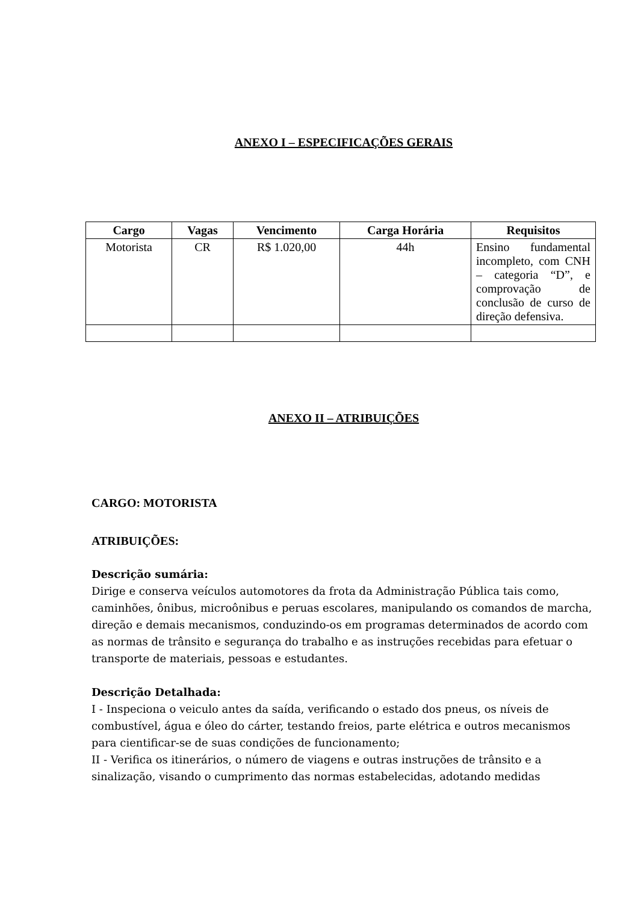ANEXO I – ESPECIFICAÇÕES GERAIS
| Cargo | Vagas | Vencimento | Carga Horária | Requisitos |
| --- | --- | --- | --- | --- |
| Motorista | CR | R$ 1.020,00 | 44h | Ensino fundamental incompleto, com CNH – categoria “D”, e comprovação de conclusão de curso de direção defensiva. |
ANEXO II – ATRIBUIÇÕES
CARGO: MOTORISTA
ATRIBUIÇÕES:
Descrição sumária:
Dirige e conserva veículos automotores da frota da Administração Pública tais como, caminhões, ônibus, microônibus e peruas escolares, manipulando os comandos de marcha, direção e demais mecanismos, conduzindo-os em programas determinados de acordo com as normas de trânsito e segurança do trabalho e as instruções recebidas para efetuar o transporte de materiais, pessoas e estudantes.
Descrição Detalhada:
I - Inspeciona o veiculo antes da saída, verificando o estado dos pneus, os níveis de combustível, água e óleo do cárter, testando freios, parte elétrica e outros mecanismos para cientificar-se de suas condições de funcionamento;
II - Verifica os itinerários, o número de viagens e outras instruções de trânsito e a sinalização, visando o cumprimento das normas estabelecidas, adotando medidas